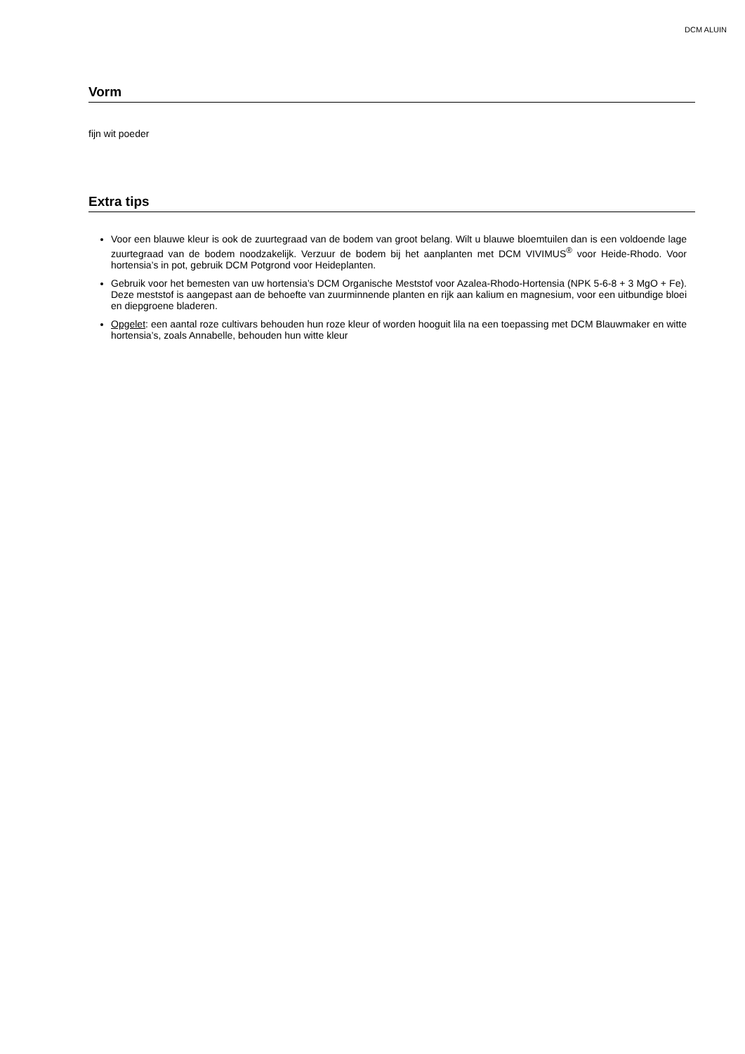DCM ALUIN
Vorm
fijn wit poeder
Extra tips
Voor een blauwe kleur is ook de zuurtegraad van de bodem van groot belang. Wilt u blauwe bloemtuilen dan is een voldoende lage zuurtegraad van de bodem noodzakelijk. Verzuur de bodem bij het aanplanten met DCM VIVIMUS<sup>®</sup> voor Heide-Rhodo. Voor hortensia’s in pot, gebruik DCM Potgrond voor Heideplanten.
Gebruik voor het bemesten van uw hortensia’s DCM Organische Meststof voor Azalea-Rhodo-Hortensia (NPK 5-6-8 + 3 MgO + Fe). Deze meststof is aangepast aan de behoefte van zuurminnende planten en rijk aan kalium en magnesium, voor een uitbundige bloei en diepgroene bladeren.
Opgelet: een aantal roze cultivars behouden hun roze kleur of worden hooguit lila na een toepassing met DCM Blauwmaker en witte hortensia’s, zoals Annabelle, behouden hun witte kleur